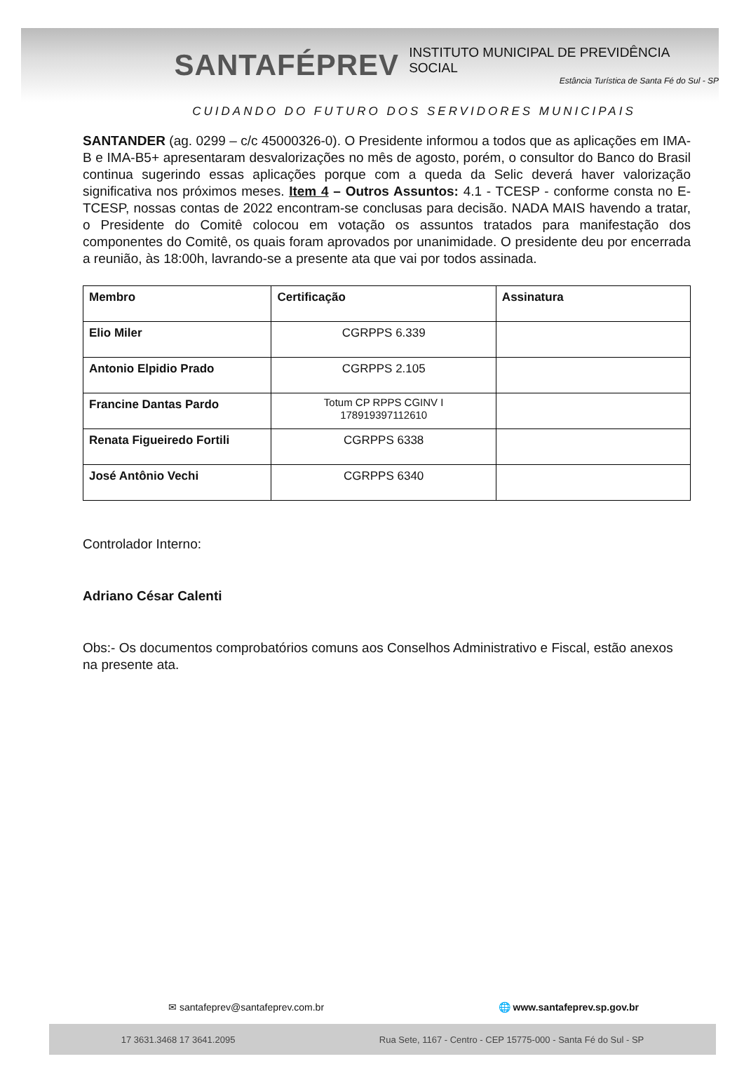SANTAFÉPREV
INSTITUTO MUNICIPAL DE PREVIDÊNCIA SOCIAL
Estância Turística de Santa Fé do Sul - SP
CUIDANDO DO FUTURO DOS SERVIDORES MUNICIPAIS
SANTANDER (ag. 0299 – c/c 45000326-0). O Presidente informou a todos que as aplicações em IMA-B e IMA-B5+ apresentaram desvalorizações no mês de agosto, porém, o consultor do Banco do Brasil continua sugerindo essas aplicações porque com a queda da Selic deverá haver valorização significativa nos próximos meses. Item 4 – Outros Assuntos: 4.1 - TCESP - conforme consta no E-TCESP, nossas contas de 2022 encontram-se conclusas para decisão. NADA MAIS havendo a tratar, o Presidente do Comitê colocou em votação os assuntos tratados para manifestação dos componentes do Comitê, os quais foram aprovados por unanimidade. O presidente deu por encerrada a reunião, às 18:00h, lavrando-se a presente ata que vai por todos assinada.
| Membro | Certificação | Assinatura |
| --- | --- | --- |
| Elio Miler | CGRPPS 6.339 | |
| Antonio Elpidio Prado | CGRPPS 2.105 | |
| Francine Dantas Pardo | Totum CP RPPS CGINV I 178919397112610 | |
| Renata Figueiredo Fortili | CGRPPS 6338 | |
| José Antônio Vechi | CGRPPS 6340 | |
Controlador Interno:
Adriano César Calenti
Obs:- Os documentos comprobatórios comuns aos Conselhos Administrativo e Fiscal, estão anexos na presente ata.
✉ santafeprev@santafeprev.com.br 🌐 www.santafeprev.sp.gov.br
17 3631.3468 17 3641.2095 Rua Sete, 1167 - Centro - CEP 15775-000 - Santa Fé do Sul - SP